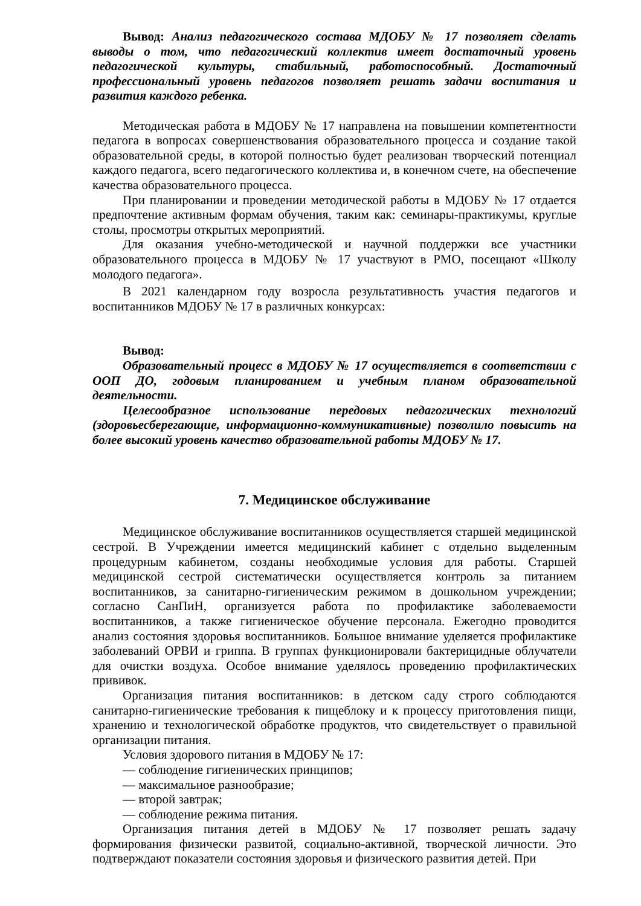Вывод: Анализ педагогического состава МДОБУ № 17 позволяет сделать выводы о том, что педагогический коллектив имеет достаточный уровень педагогической культуры, стабильный, работоспособный. Достаточный профессиональный уровень педагогов позволяет решать задачи воспитания и развития каждого ребенка.
Методическая работа в МДОБУ № 17 направлена на повышении компетентности педагога в вопросах совершенствования образовательного процесса и создание такой образовательной среды, в которой полностью будет реализован творческий потенциал каждого педагога, всего педагогического коллектива и, в конечном счете, на обеспечение качества образовательного процесса.
При планировании и проведении методической работы в МДОБУ № 17 отдается предпочтение активным формам обучения, таким как: семинары-практикумы, круглые столы, просмотры открытых мероприятий.
Для оказания учебно-методической и научной поддержки все участники образовательного процесса в МДОБУ № 17 участвуют в РМО, посещают «Школу молодого педагога».
В 2021 календарном году возросла результативность участия педагогов и воспитанников МДОБУ № 17 в различных конкурсах:
Вывод:
Образовательный процесс в МДОБУ № 17 осуществляется в соответствии с ООП ДО, годовым планированием и учебным планом образовательной деятельности.
Целесообразное использование передовых педагогических технологий (здоровьесберегающие, информационно-коммуникативные) позволило повысить на более высокий уровень качество образовательной работы МДОБУ № 17.
7. Медицинское обслуживание
Медицинское обслуживание воспитанников осуществляется старшей медицинской сестрой. В Учреждении имеется медицинский кабинет с отдельно выделенным процедурным кабинетом, созданы необходимые условия для работы. Старшей медицинской сестрой систематически осуществляется контроль за питанием воспитанников, за санитарно-гигиеническим режимом в дошкольном учреждении; согласно СанПиН, организуется работа по профилактике заболеваемости воспитанников, а также гигиеническое обучение персонала. Ежегодно проводится анализ состояния здоровья воспитанников. Большое внимание уделяется профилактике заболеваний ОРВИ и гриппа. В группах функционировали бактерицидные облучатели для очистки воздуха. Особое внимание уделялось проведению профилактических прививок.
Организация питания воспитанников: в детском саду строго соблюдаются санитарно-гигиенические требования к пищеблоку и к процессу приготовления пищи, хранению и технологической обработке продуктов, что свидетельствует о правильной организации питания.
Условия здорового питания в МДОБУ № 17:
— соблюдение гигиенических принципов;
— максимальное разнообразие;
— второй завтрак;
— соблюдение режима питания.
Организация питания детей в МДОБУ № 17 позволяет решать задачу формирования физически развитой, социально-активной, творческой личности. Это подтверждают показатели состояния здоровья и физического развития детей. При